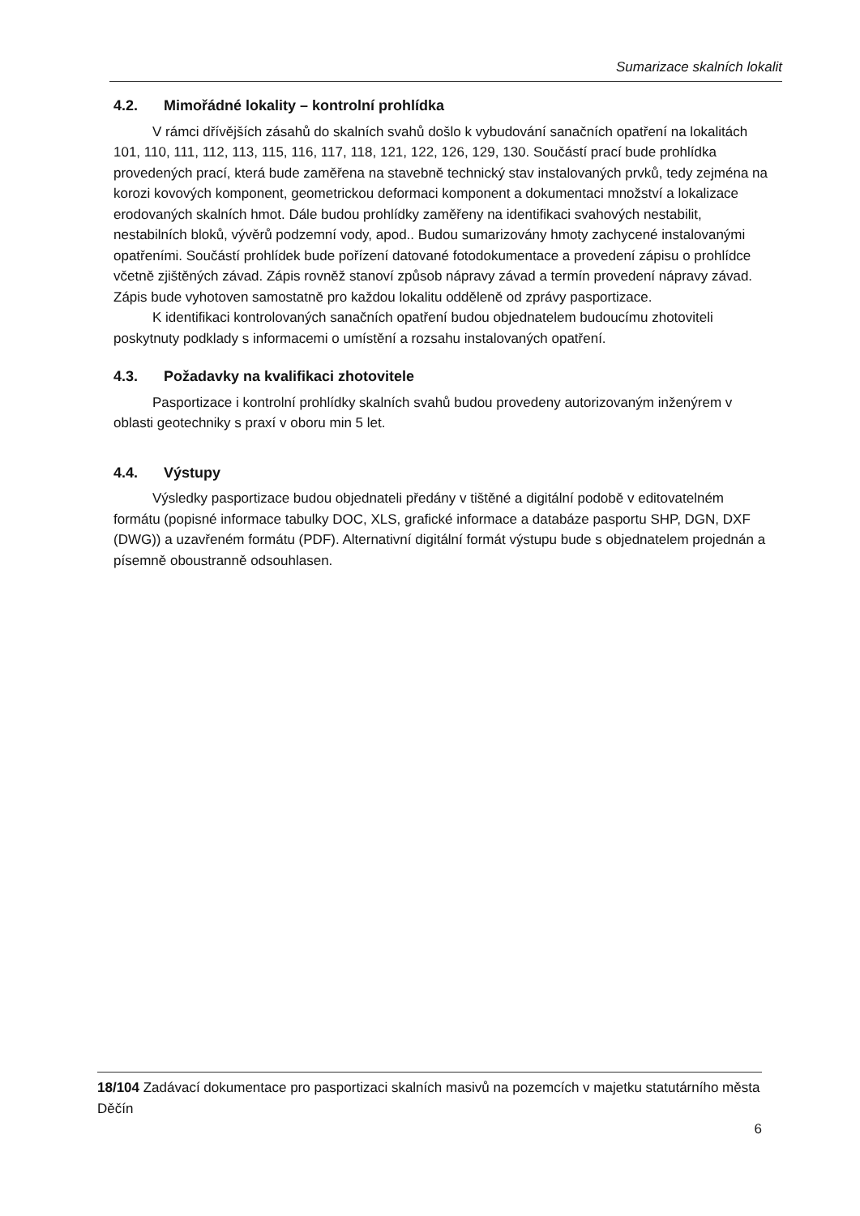Sumarizace skalních lokalit
4.2. Mimořádné lokality – kontrolní prohlídka
V rámci dřívějších zásahů do skalních svahů došlo k vybudování sanačních opatření na lokalitách 101, 110, 111, 112, 113, 115, 116, 117, 118, 121, 122, 126, 129, 130. Součástí prací bude prohlídka provedených prací, která bude zaměřena na stavebně technický stav instalovaných prvků, tedy zejména na korozi kovových komponent, geometrickou deformaci komponent a dokumentaci množství a lokalizace erodovaných skalních hmot. Dále budou prohlídky zaměřeny na identifikaci svahových nestabilit, nestabilních bloků, vývěrů podzemní vody, apod.. Budou sumarizovány hmoty zachycené instalovanými opatřeními. Součástí prohlídek bude pořízení datované fotodokumentace a provedení zápisu o prohlídce včetně zjištěných závad. Zápis rovněž stanoví způsob nápravy závad a termín provedení nápravy závad. Zápis bude vyhotoven samostatně pro každou lokalitu odděleně od zprávy pasportizace.
K identifikaci kontrolovaných sanačních opatření budou objednatelem budoucímu zhotoviteli poskytnuty podklady s informacemi o umístění a rozsahu instalovaných opatření.
4.3. Požadavky na kvalifikaci zhotovitele
Pasportizace i kontrolní prohlídky skalních svahů budou provedeny autorizovaným inženýrem v oblasti geotechniky s praxí v oboru min 5 let.
4.4. Výstupy
Výsledky pasportizace budou objednateli předány v tištěné a digitální podobě v editovatelném formátu (popisné informace tabulky DOC, XLS, grafické informace a databáze pasportu SHP, DGN, DXF (DWG)) a uzavřeném formátu (PDF). Alternativní digitální formát výstupu bude s objednatelem projednán a písemně oboustranně odsouhlasen.
18/104 Zadávací dokumentace pro pasportizaci skalních masivů na pozemcích v majetku statutárního města Děčín
6